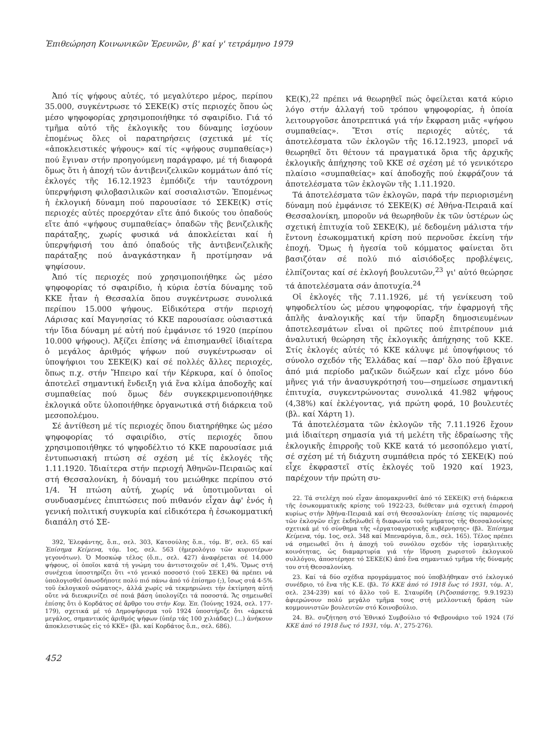Ἐπιθεώρηση Κοινωνικῶν Ἐρευνῶν, β' καί γ' τετράμηνο 1979
Ἀπό τίς ψήφους αὐτές, τό μεγαλύτερο μέρος, περίπου 35.000, συγκέντρωσε τό ΣΕΚΕ(Κ) στίς περιοχές ὅπου ὡς μέσο ψηφοφορίας χρησιμοποιήθηκε τό σφαιρίδιο. Γιά τό τμῆμα αὐτό τῆς ἐκλογικῆς του δύναμης ἰσχύουν ἑπομένως ὅλες οἱ παρατηρήσεις (σχετικά μέ τίς «ἀποκλειστικές ψήφους» καί τίς «ψήφους συμπαθείας») πού ἔγιναν στήν προηγούμενη παράγραφο, μέ τή διαφορά ὅμως ὅτι ἡ ἀποχή τῶν ἀντιβενιζελικῶν κομμάτων ἀπό τίς ἐκλογές τῆς 16.12.1923 ἐμπόδιζε τήν ταυτόχρονη ὑπερψήφιση φιλοβασιλικῶν καί σοσιαλιστῶν. Ἑπομένως ἡ ἐκλογική δύναμη πού παρουσίασε τό ΣΕΚΕ(Κ) στίς περιοχές αὐτές προερχόταν εἴτε ἀπό δικούς του ὀπαδούς εἴτε ἀπό «ψήφους συμπαθείας» ὀπαδῶν τῆς βενιζελικῆς παράταξης, χωρίς φυσικά νά ἀποκλείεται καί ἡ ὑπερψήφισή του ἀπό ὀπαδούς τῆς ἀντιβενιζελικῆς παράταξης πού ἀναγκάστηκαν ἤ προτίμησαν νά ψηφίσουν.
Ἀπό τίς περιοχές πού χρησιμοποιήθηκε ὡς μέσο ψηφοφορίας τό σφαιρίδιο, ἡ κύρια ἑστία δύναμης τοῦ ΚΚΕ ἦταν ἡ Θεσσαλία ὅπου συγκέντρωσε συνολικά περίπου 15.000 ψήφους. Εἰδικότερα στήν περιοχή Λάρισας καί Μαγνησίας τό ΚΚΕ παρουσίασε οὐσιαστικά τήν ἴδια δύναμη μέ αὐτή πού ἐμφάνισε τό 1920 (περίπου 10.000 ψήφους). Ἀξίζει ἐπίσης νά ἐπισημανθεῖ ἰδιαίτερα ὁ μεγάλος ἀριθμός ψήφων πού συγκέντρωσαν οἱ ὑποψήφιοι του ΣΕΚΕ(Κ) καί σέ πολλές ἄλλες περιοχές, ὅπως π.χ. στήν Ἤπειρο καί τήν Κέρκυρα, καί ὁ ὁποῖος ἀποτελεῖ σημαντική ἔνδειξη γιά ἕνα κλίμα ἀποδοχῆς καί συμπαθείας πού ὅμως δέν συγκεκριμενοποιήθηκε ἐκλογικά οὔτε ὑλοποιήθηκε ὀργανωτικά στή διάρκεια τοῦ μεσοπολέμου.
Σέ ἀντίθεση μέ τίς περιοχές ὅπου διατηρήθηκε ὡς μέσο ψηφοφορίας τό σφαιρίδιο, στίς περιοχές ὅπου χρησιμοποιήθηκε τό ψηφοδέλτιο τό ΚΚΕ παρουσίασε μιά ἐντυπωσιακή πτώση σέ σχέση μέ τίς ἐκλογές τῆς 1.11.1920. Ἰδιαίτερα στήν περιοχή Ἀθηνῶν-Πειραιῶς καί στή Θεσσαλονίκη, ἡ δύναμή του μειώθηκε περίπου στό 1/4. Ἡ πτώση αὐτή, χωρίς νά ὑποτιμοῦνται οἱ συνδυασμένες ἐπιπτώσεις πού πιθανόν εἶχαν ἀφ' ἑνός ἡ γενική πολιτική συγκυρία καί εἰδικότερα ἡ ἐσωκομματική διαπάλη στό ΣΕ-
392, Ἐλεφάντης, ὅ.π., σελ. 303, Κατσούλης ὅ.π., τόμ. Β', σελ. 65 καί Ἐπίσημα Κείμενα, τόμ. 1ος, σελ. 563 (ἡμερολόγιο τῶν κυριοτέρων γεγονότων). Ὁ Μοσκώφ τέλος (ὅ.π., σελ. 427) ἀναφέρεται σέ 14.000 ψήφους, οἱ ὁποῖοι κατά τή γνώμη του ἀντιστοιχοῦν σέ 1,4%. Ὅμως στή συνέχεια ὑποστηρίζει ὅτι «τό γενικό ποσοστό (τοῦ ΣΕΚΕ) θά πρέπει νά ὑπολογισθεῖ ὁπωσδήποτε πολύ πιό πάνω ἀπό τό ἐπίσημο (;), ἴσως στά 4-5% τοῦ ἐκλογικοῦ σώματος», ἀλλά χωρίς νά τεκμηριώνει τήν ἐκτίμηση αὐτή οὔτε νά διευκρινίζει σέ ποιά βάση ὑπολογίζει τά ποσοστά. Ἄς σημειωθεῖ ἐπίσης ὅτι ὁ Κορδάτος σέ ἄρθρο του στήν Κομ. Ἐπ. (Ἰούνης 1924, σελ. 177-179), σχετικά μέ τό Δημοψήφισμα τοῦ 1924 ὑποστήριζε ὅτι «ἀρκετά μεγάλος, σημαντικός ἀριθμός ψήφων (ὑπέρ τάς 100 χιλιάδας) (...) ἀνήκουν ἀποκλειστικῶς εἰς τό ΚΚΕ» (βλ. καί Κορδάτος ὅ.π., σελ. 686).
ΚΕ(Κ),<sup>22</sup> πρέπει νά θεωρηθεῖ πώς ὀφείλεται κατά κύριο λόγο στήν ἀλλαγή τοῦ τρόπου ψηφοφορίας, ἡ ὁποία λειτουργοῦσε ἀποτρεπτικά γιά τήν ἔκφραση μιᾶς «ψήφου συμπαθείας». Ἔτσι στίς περιοχές αὐτές, τά ἀποτελέσματα τῶν ἐκλογῶν τῆς 16.12.1923, μπορεῖ νά θεωρηθεῖ ὅτι θέτουν τά πραγματικά ὅρια τῆς ἀρχικῆς ἐκλογικῆς ἀπήχησης τοῦ ΚΚΕ σέ σχέση μέ τό γενικότερο πλαίσιο «συμπαθείας» καί ἀποδοχῆς πού ἐκφράζουν τά ἀποτελέσματα τῶν ἐκλογῶν τῆς 1.11.1920.
Τά ἀποτελέσματα τῶν ἐκλογῶν, παρά τήν περιορισμένη δύναμη πού ἐμφάνισε τό ΣΕΚΕ(Κ) σέ Ἀθήνα-Πειραιᾶ καί Θεσσαλονίκη, μποροῦν νά θεωρηθοῦν ἐκ τῶν ὑστέρων ὡς σχετική ἐπιτυχία τοῦ ΣΕΚΕ(Κ), μέ δεδομένη μάλιστα τήν ἔντονη ἐσωκομματική κρίση πού περνοῦσε ἐκείνη τήν ἐποχή. Ὅμως ἡ ἡγεσία τοῦ κόμματος φαίνεται ὅτι βασιζόταν σέ πολύ πιό αἰσιόδοξες προβλέψεις, ἐλπίζοντας καί σέ ἐκλογή βουλευτῶν,<sup>23</sup> γι' αὐτό θεώρησε τά ἀποτελέσματα σάν ἀποτυχία.<sup>24</sup>
Οἱ ἐκλογές τῆς 7.11.1926, μέ τή γενίκευση τοῦ ψηφοδελτίου ὡς μέσου ψηφοφορίας, τήν ἐφαρμογή τῆς ἁπλῆς ἀναλογικῆς καί τήν ὕπαρξη δημοσιευμένων ἀποτελεσμάτων εἶναι οἱ πρῶτες πού ἐπιτρέπουν μιά ἀναλυτική θεώρηση τῆς ἐκλογικῆς ἀπήχησης τοῦ ΚΚΕ. Στίς ἐκλογές αὐτές τό ΚΚΕ κάλυψε μέ ὑποψήφιους τό σύνολο σχεδόν τῆς Ἑλλάδας καί —παρ' ὅλο πού ἔβγαινε ἀπό μιά περίοδο μαζικῶν διώξεων καί εἶχε μόνο δύο μῆνες γιά τήν ἀνασυγκρότησή του—σημείωσε σημαντική ἐπιτυχία, συγκεντρώνοντας συνολικά 41.982 ψήφους (4,38%) καί ἐκλέγοντας, γιά πρώτη φορά, 10 βουλευτές (βλ. καί Χάρτη 1).
Τά ἀποτελέσματα τῶν ἐκλογῶν τῆς 7.11.1926 ἔχουν μιά ἰδιαίτερη σημασία γιά τή μελέτη τῆς ἑδραίωσης τῆς ἐκλογικῆς ἐπιρροῆς τοῦ ΚΚΕ κατά τό μεσοπόλεμο γιατί, σέ σχέση μέ τή διάχυτη συμπάθεια πρός τό ΣΕΚΕ(Κ) πού εἶχε ἐκφραστεῖ στίς ἐκλογές τοῦ 1920 καί 1923, παρέχουν τήν πρώτη συ-
22. Τά στελέχη πού εἶχαν ἀπομακρυνθεῖ ἀπό τό ΣΕΚΕ(Κ) στή διάρκεια τῆς ἐσωκομματικῆς κρίσης τοῦ 1922-23, διέθεταν μιά σχετική ἐπιρροή κυρίως στήν Ἀθήνα-Πειραιᾶ καί στή Θεσσαλονίκη· ἐπίσης τίς παραμονές τῶν ἐκλογῶν εἶχε ἐκδηλωθεῖ ἡ διαφωνία τοῦ τμήματος τῆς Θεσσαλονίκης σχετικά μέ τό σύνθημα τῆς «ἐργατοαγροτικῆς κυβέρνησης» (βλ. Ἐπίσημα Κείμενα, τόμ. 1ος, σελ. 348 καί Μπεναρόγια, ὅ.π., σελ. 165). Τέλος πρέπει νά σημειωθεῖ ὅτι ἡ ἀποχή τοῦ συνόλου σχεδόν τῆς ἰσραηλιτικῆς κοινότητας, ὡς διαμαρτυρία γιά τήν ἵδρυση χωριστοῦ ἐκλογικοῦ συλλόγου, ἀποστέρησε τό ΣΕΚΕ(Κ) ἀπό ἕνα σημαντικό τμῆμα τῆς δύναμής του στή Θεσσαλονίκη.
23. Καί τά δύο σχέδια προγράμματος πού ὑποβλήθηκαν στό ἐκλογικό συνέδριο, τό ἕνα τῆς Κ.Ε. (βλ. Τό ΚΚΕ ἀπό τό 1918 ἕως τό 1931, τόμ. Α', σελ. 234-239) καί τό ἄλλο τοῦ Ε. Σταυρίδη (Ριζοσπάστης, 9.9.1923) ἀφιερώνουν πολύ μεγάλο τμῆμα τους στή μελλοντική δράση τῶν κομμουνιστῶν βουλευτῶν στό Κοινοβούλιο.
24. Βλ. συζήτηση στό Ἐθνικό Συμβούλιο τό Φεβρουάριο τοῦ 1924 (Τό ΚΚΕ ἀπό τό 1918 ἕως τό 1931, τόμ. Α', 275-276).
452